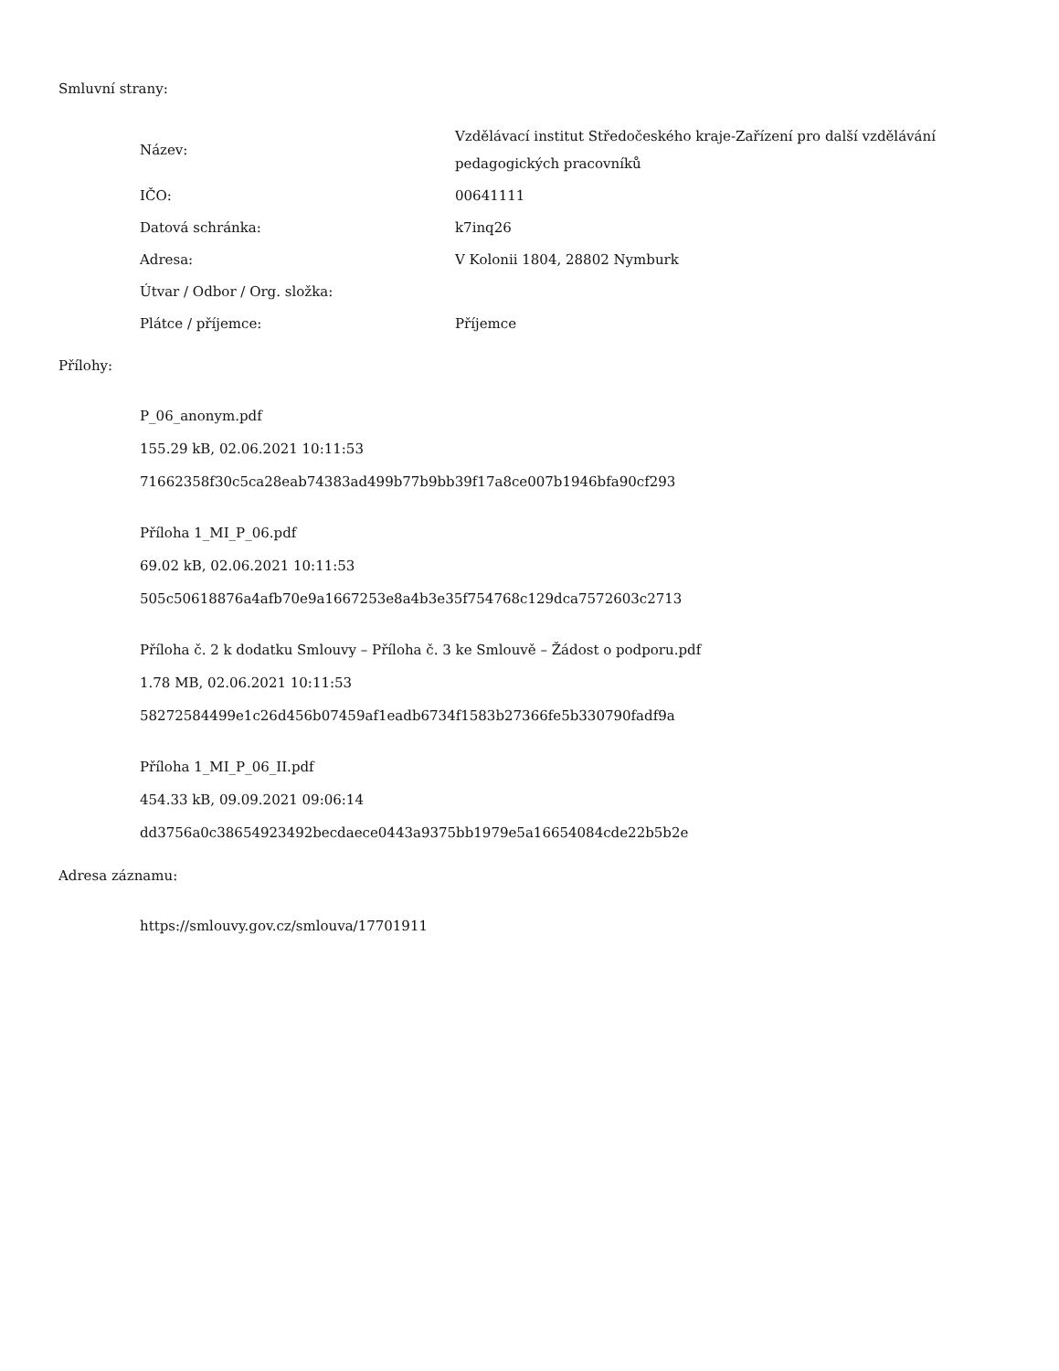Smluvní strany:
| Název: | Vzdělávací institut Středočeského kraje-Zařízení pro další vzdělávání pedagogických pracovníků |
| IČO: | 00641111 |
| Datová schránka: | k7inq26 |
| Adresa: | V Kolonii 1804, 28802 Nymburk |
| Útvar / Odbor / Org. složka: | |
| Plátce / příjemce: | Příjemce |
Přílohy:
P_06_anonym.pdf
155.29 kB, 02.06.2021 10:11:53
71662358f30c5ca28eab74383ad499b77b9bb39f17a8ce007b1946bfa90cf293
Příloha 1_MI_P_06.pdf
69.02 kB, 02.06.2021 10:11:53
505c50618876a4afb70e9a1667253e8a4b3e35f754768c129dca7572603c2713
Příloha č. 2 k dodatku Smlouvy – Příloha č. 3 ke Smlouvě – Žádost o podporu.pdf
1.78 MB, 02.06.2021 10:11:53
58272584499e1c26d456b07459af1eadb6734f1583b27366fe5b330790fadf9a
Příloha 1_MI_P_06_II.pdf
454.33 kB, 09.09.2021 09:06:14
dd3756a0c38654923492becdaece0443a9375bb1979e5a16654084cde22b5b2e
Adresa záznamu:
https://smlouvy.gov.cz/smlouva/17701911